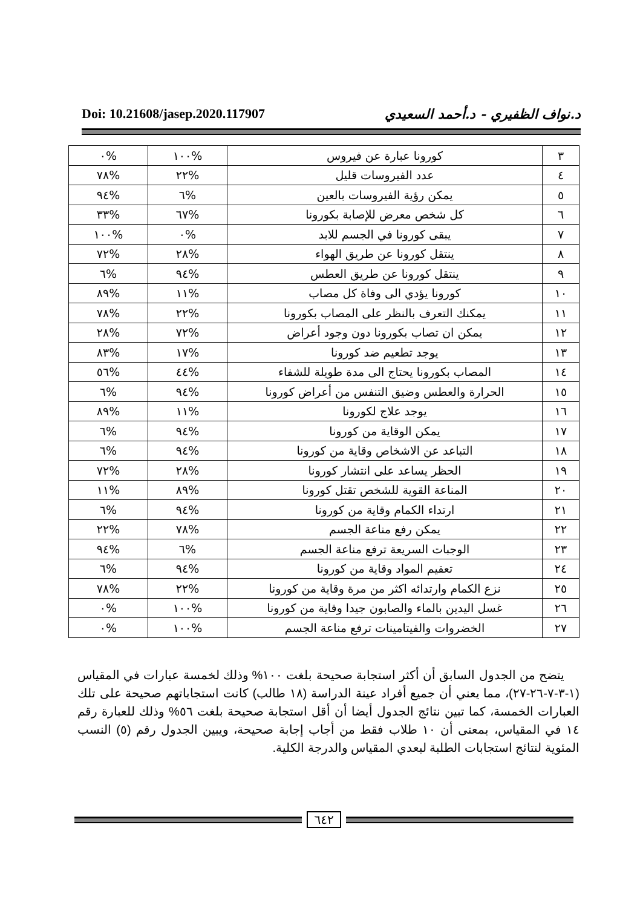Doi: 10.21608/jasep.2020.117907
د.نواف الظفيري - د.أحمد السعيدي
| ٣ | كورونا عبارة عن فيروس | %١٠٠ | %٠ |
| ٤ | عدد الفيروسات قليل | %٢٢ | %٧٨ |
| ٥ | يمكن رؤية الفيروسات بالعين | %٦ | %٩٤ |
| ٦ | كل شخص معرض للإصابة بكورونا | %٦٧ | %٣٣ |
| ٧ | يبقى كورونا في الجسم للابد | %٠ | %١٠٠ |
| ٨ | ينتقل كورونا عن طريق الهواء | %٢٨ | %٧٢ |
| ٩ | ينتقل كورونا عن طريق العطس | %٩٤ | %٦ |
| ١٠ | كورونا يؤدي الى وفاة كل مصاب | %١١ | %٨٩ |
| ١١ | يمكنك التعرف بالنظر على المصاب بكورونا | %٢٢ | %٧٨ |
| ١٢ | يمكن ان تصاب بكورونا دون وجود أعراض | %٧٢ | %٢٨ |
| ١٣ | يوجد تطعيم ضد كورونا | %١٧ | %٨٣ |
| ١٤ | المصاب بكورونا يحتاج الى مدة طويلة للشفاء | %٤٤ | %٥٦ |
| ١٥ | الحرارة والعطس وضيق التنفس من أعراض كورونا | %٩٤ | %٦ |
| ١٦ | يوجد علاج لكورونا | %١١ | %٨٩ |
| ١٧ | يمكن الوقاية من كورونا | %٩٤ | %٦ |
| ١٨ | التباعد عن الاشخاص وقاية من كورونا | %٩٤ | %٦ |
| ١٩ | الحظر يساعد على انتشار كورونا | %٢٨ | %٧٢ |
| ٢٠ | المناعة القوية للشخص تقتل كورونا | %٨٩ | %١١ |
| ٢١ | ارتداء الكمام وقاية من كورونا | %٩٤ | %٦ |
| ٢٢ | يمكن رفع مناعة الجسم | %٧٨ | %٢٢ |
| ٢٣ | الوجبات السريعة ترفع مناعة الجسم | %٦ | %٩٤ |
| ٢٤ | تعقيم المواد وقاية من كورونا | %٩٤ | %٦ |
| ٢٥ | نزع الكمام وارتدائه اكثر من مرة وقاية من كورونا | %٢٢ | %٧٨ |
| ٢٦ | غسل اليدين بالماء والصابون جيدا وقاية من كورونا | %١٠٠ | %٠ |
| ٢٧ | الخضروات والفيتامينات ترفع مناعة الجسم | %١٠٠ | %٠ |
يتضح من الجدول السابق أن أكثر استجابة صحيحة بلغت ١٠٠% وذلك لخمسة عبارات في المقياس (١-٣-٧-٢٦-٢٧)، مما يعني أن جميع أفراد عينة الدراسة (١٨ طالب) كانت استجاباتهم صحيحة على تلك العبارات الخمسة، كما تبين نتائج الجدول أيضا أن أقل استجابة صحيحة بلغت ٥٦% وذلك للعبارة رقم ١٤ في المقياس، بمعنى أن ١٠ طلاب فقط من أجاب إجابة صحيحة، ويبين الجدول رقم (٥) النسب المئوية لنتائج استجابات الطلبة لبعدي المقياس والدرجة الكلية.
٦٤٢